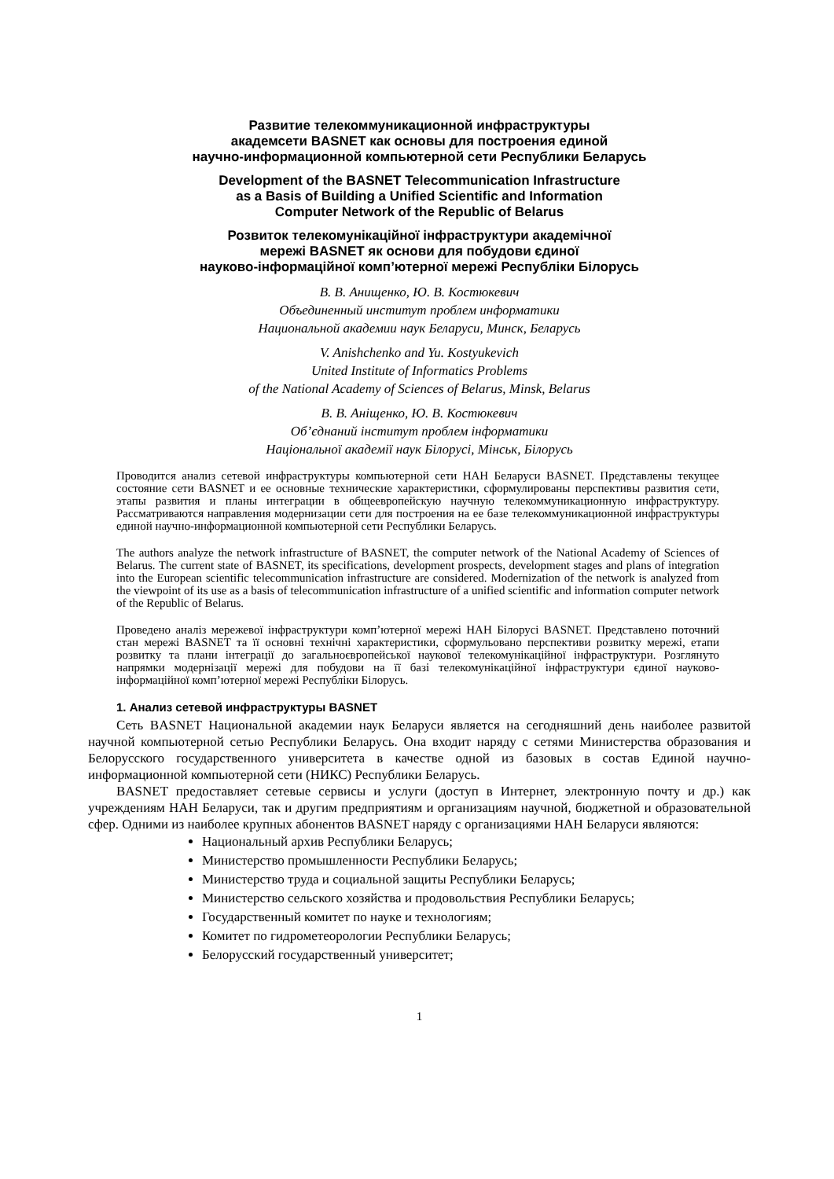Развитие телекоммуникационной инфраструктуры
академсети BASNET как основы для построения единой
научно-информационной компьютерной сети Республики Беларусь
Development of the BASNET Telecommunication Infrastructure
as a Basis of Building a Unified Scientific and Information
Computer Network of the Republic of Belarus
Розвиток телекомунікаційної інфраструктури академічної
мережі BASNET як основи для побудови єдиної
науково-інформаційної комп’ютерної мережі Республіки Білорусь
В. В. Анищенко, Ю. В. Костюкевич
Объединенный институт проблем информатики
Национальной академии наук Беларуси, Минск, Беларусь
V. Anishchenko and Yu. Kostyukevich
United Institute of Informatics Problems
of the National Academy of Sciences of Belarus, Minsk, Belarus
В. В. Аніщенко, Ю. В. Костюкевич
Об’єднаний інститут проблем інформатики
Національної академії наук Білорусі, Мінськ, Білорусь
Проводится анализ сетевой инфраструктуры компьютерной сети НАН Беларуси BASNET. Представлены текущее состояние сети BASNET и ее основные технические характеристики, сформулированы перспективы развития сети, этапы развития и планы интеграции в общеевропейскую научную телекоммуникационную инфраструктуру. Рассматриваются направления модернизации сети для построения на ее базе телекоммуникационной инфраструктуры единой научно-информационной компьютерной сети Республики Беларусь.
The authors analyze the network infrastructure of BASNET, the computer network of the National Academy of Sciences of Belarus. The current state of BASNET, its specifications, development prospects, development stages and plans of integration into the European scientific telecommunication infrastructure are considered. Modernization of the network is analyzed from the viewpoint of its use as a basis of telecommunication infrastructure of a unified scientific and information computer network of the Republic of Belarus.
Проведено аналіз мережевої інфраструктури комп’ютерної мережі НАН Білорусі BASNET. Представлено поточний стан мережі BASNET та її основні технічні характеристики, сформульовано перспективи розвитку мережі, етапи розвитку та плани інтеграції до загальноєвропейської наукової телекомунікаційної інфраструктури. Розглянуто напрямки модернізації мережі для побудови на її базі телекомунікаційної інфраструктури єдиної науково-інформаційної комп’ютерної мережі Республіки Білорусь.
1. Анализ сетевой инфраструктуры BASNET
Сеть BASNET Национальной академии наук Беларуси является на сегодняшний день наиболее развитой научной компьютерной сетью Республики Беларусь. Она входит наряду с сетями Министерства образования и Белорусского государственного университета в качестве одной из базовых в состав Единой научно-информационной компьютерной сети (НИКС) Республики Беларусь.
BASNET предоставляет сетевые сервисы и услуги (доступ в Интернет, электронную почту и др.) как учреждениям НАН Беларуси, так и другим предприятиям и организациям научной, бюджетной и образовательной сфер. Одними из наиболее крупных абонентов BASNET наряду с организациями НАН Беларуси являются:
Национальный архив Республики Беларусь;
Министерство промышленности Республики Беларусь;
Министерство труда и социальной защиты Республики Беларусь;
Министерство сельского хозяйства и продовольствия Республики Беларусь;
Государственный комитет по науке и технологиям;
Комитет по гидрометеорологии Республики Беларусь;
Белорусский государственный университет;
1